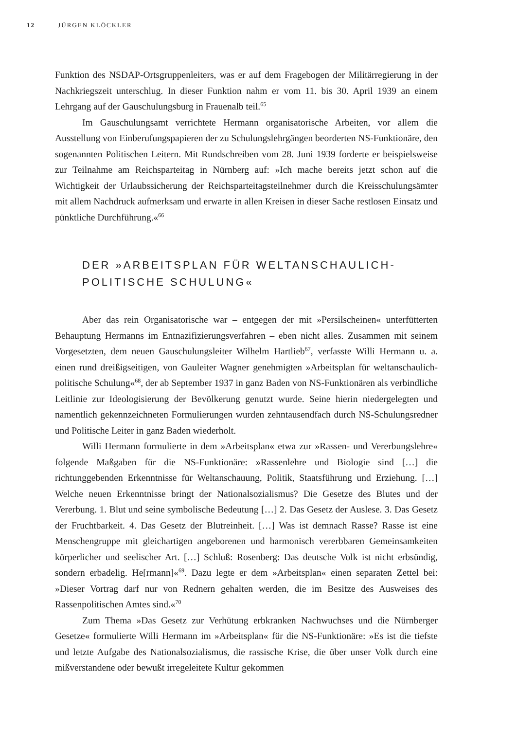12 JÜRGEN KLÖCKLER
Funktion des NSDAP-Ortsgruppenleiters, was er auf dem Fragebogen der Militärregierung in der Nachkriegszeit unterschlug. In dieser Funktion nahm er vom 11. bis 30. April 1939 an einem Lehrgang auf der Gauschulungsburg in Frauenalb teil.<sup>65</sup>
Im Gauschulungsamt verrichtete Hermann organisatorische Arbeiten, vor allem die Ausstellung von Einberufungspapieren der zu Schulungslehrgängen beorderten NS-Funktionäre, den sogenannten Politischen Leitern. Mit Rundschreiben vom 28. Juni 1939 forderte er beispielsweise zur Teilnahme am Reichsparteitag in Nürnberg auf: »Ich mache bereits jetzt schon auf die Wichtigkeit der Urlaubssicherung der Reichsparteitagsteilnehmer durch die Kreisschulungsämter mit allem Nachdruck aufmerksam und erwarte in allen Kreisen in dieser Sache restlosen Einsatz und pünktliche Durchführung.«<sup>66</sup>
DER »ARBEITSPLAN FÜR WELTANSCHAULICH-
POLITISCHE SCHULUNG«
Aber das rein Organisatorische war – entgegen der mit »Persilscheinen« unterfütterten Behauptung Hermanns im Entnazifizierungsverfahren – eben nicht alles. Zusammen mit seinem Vorgesetzten, dem neuen Gauschulungsleiter Wilhelm Hartlieb<sup>67</sup>, verfasste Willi Hermann u. a. einen rund dreißigseitigen, von Gauleiter Wagner genehmigten »Arbeitsplan für weltanschaulich-politische Schulung«<sup>68</sup>, der ab September 1937 in ganz Baden von NS-Funktionären als verbindliche Leitlinie zur Ideologisierung der Bevölkerung genutzt wurde. Seine hierin niedergelegten und namentlich gekennzeichneten Formulierungen wurden zehntausendfach durch NS-Schulungsredner und Politische Leiter in ganz Baden wiederholt.
Willi Hermann formulierte in dem »Arbeitsplan« etwa zur »Rassen- und Vererbungslehre« folgende Maßgaben für die NS-Funktionäre: »Rassenlehre und Biologie sind […] die richtunggebenden Erkenntnisse für Weltanschauung, Politik, Staatsführung und Erziehung. […] Welche neuen Erkenntnisse bringt der Nationalsozialismus? Die Gesetze des Blutes und der Vererbung. 1. Blut und seine symbolische Bedeutung […] 2. Das Gesetz der Auslese. 3. Das Gesetz der Fruchtbarkeit. 4. Das Gesetz der Blutreinheit. […] Was ist demnach Rasse? Rasse ist eine Menschengruppe mit gleichartigen angeborenen und harmonisch vererbbaren Gemeinsamkeiten körperlicher und seelischer Art. […] Schluß: Rosenberg: Das deutsche Volk ist nicht erbsündig, sondern erbadelig. He[rmann]«<sup>69</sup>. Dazu legte er dem »Arbeitsplan« einen separaten Zettel bei: »Dieser Vortrag darf nur von Rednern gehalten werden, die im Besitze des Ausweises des Rassenpolitischen Amtes sind.«<sup>70</sup>
Zum Thema »Das Gesetz zur Verhütung erbkranken Nachwuchses und die Nürnberger Gesetze« formulierte Willi Hermann im »Arbeitsplan« für die NS-Funktionäre: »Es ist die tiefste und letzte Aufgabe des Nationalsozialismus, die rassische Krise, die über unser Volk durch eine mißverstandene oder bewußt irregeleitete Kultur gekommen